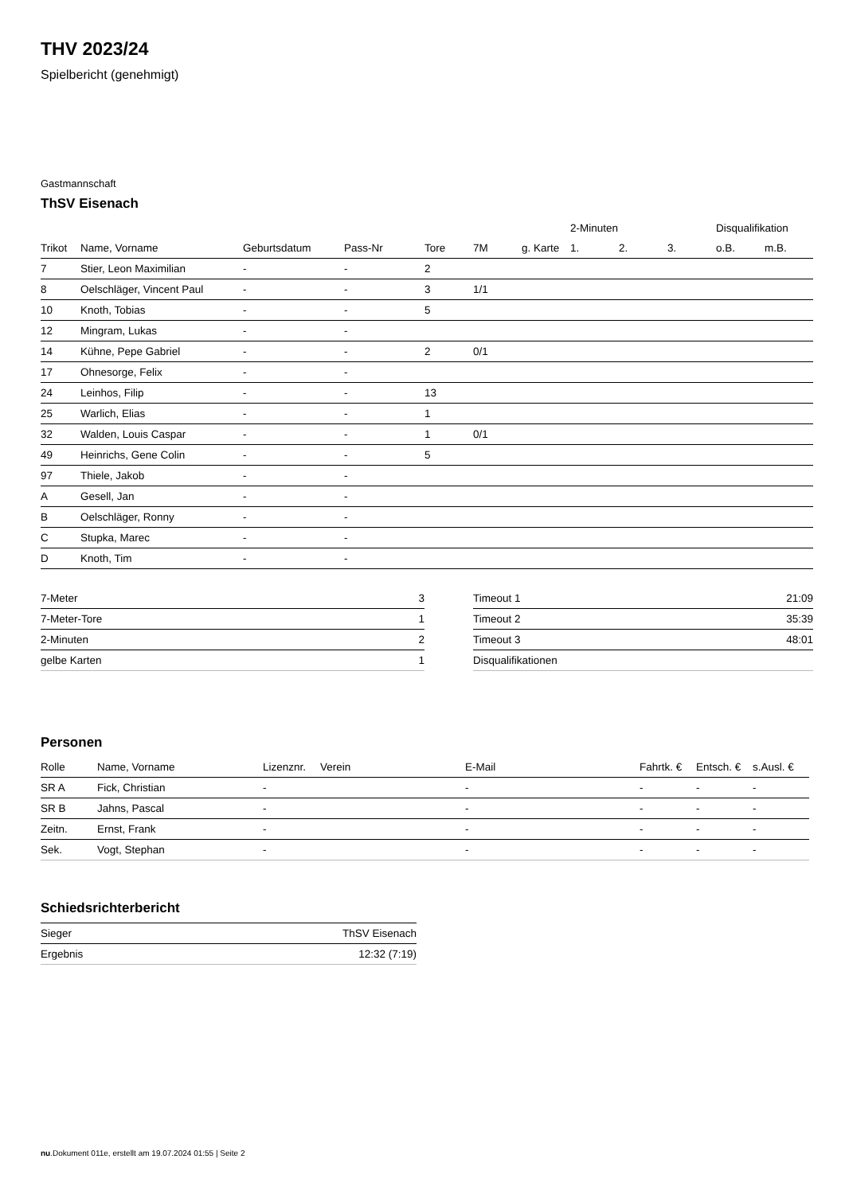THV 2023/24
Spielbericht (genehmigt)
Gastmannschaft
ThSV Eisenach
| | | | | | | | 2-Minuten | | | Disqualifikation | |
| --- | --- | --- | --- | --- | --- | --- | --- | --- | --- | --- | --- |
| Trikot | Name, Vorname | Geburtsdatum | Pass-Nr | Tore | 7M | g. Karte | 1. | 2. | 3. | o.B. | m.B. |
| 7 | Stier, Leon Maximilian | - | - | 2 | | | | | | | |
| 8 | Oelschläger, Vincent Paul | - | - | 3 | 1/1 | | | | | | |
| 10 | Knoth, Tobias | - | - | 5 | | | | | | | |
| 12 | Mingram, Lukas | - | - | | | | | | | | |
| 14 | Kühne, Pepe Gabriel | - | - | 2 | 0/1 | | | | | | |
| 17 | Ohnesorge, Felix | - | - | | | | | | | | |
| 24 | Leinhos, Filip | - | - | 13 | | | | | | | |
| 25 | Warlich, Elias | - | - | 1 | | | | | | | |
| 32 | Walden, Louis Caspar | - | - | 1 | 0/1 | | | | | | |
| 49 | Heinrichs, Gene Colin | - | - | 5 | | | | | | | |
| 97 | Thiele, Jakob | - | - | | | | | | | | |
| A | Gesell, Jan | - | - | | | | | | | | |
| B | Oelschläger, Ronny | - | - | | | | | | | | |
| C | Stupka, Marec | - | - | | | | | | | | |
| D | Knoth, Tim | - | - | | | | | | | | |
| 7-Meter | 3 |
| 7-Meter-Tore | 1 |
| 2-Minuten | 2 |
| gelbe Karten | 1 |
| Timeout 1 | 21:09 |
| Timeout 2 | 35:39 |
| Timeout 3 | 48:01 |
| Disqualifikationen | |
Personen
| Rolle | Name, Vorname | Lizenznr. | Verein | E-Mail | Fahrtk. € | Entsch. € | s.Ausl. € |
| --- | --- | --- | --- | --- | --- | --- | --- |
| SR A | Fick, Christian | - | | - | - | - | - |
| SR B | Jahns, Pascal | - | | - | - | - | - |
| Zeitn. | Ernst, Frank | - | | - | - | - | - |
| Sek. | Vogt, Stephan | - | | - | - | - | - |
Schiedsrichterbericht
| Sieger | ThSV Eisenach |
| Ergebnis | 12:32 (7:19) |
nu.Dokument 011e, erstellt am 19.07.2024 01:55 | Seite 2